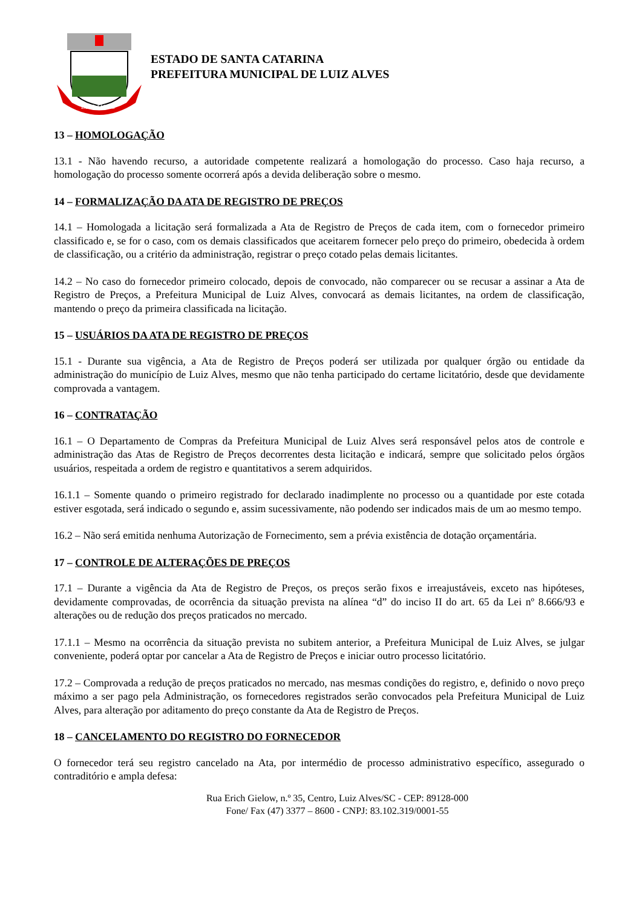LUIZ ALVES
ESTADO DE SANTA CATARINA
PREFEITURA MUNICIPAL DE LUIZ ALVES
13 – HOMOLOGAÇÃO
13.1 - Não havendo recurso, a autoridade competente realizará a homologação do processo. Caso haja recurso, a homologação do processo somente ocorrerá após a devida deliberação sobre o mesmo.
14 – FORMALIZAÇÃO DA ATA DE REGISTRO DE PREÇOS
14.1 – Homologada a licitação será formalizada a Ata de Registro de Preços de cada item, com o fornecedor primeiro classificado e, se for o caso, com os demais classificados que aceitarem fornecer pelo preço do primeiro, obedecida à ordem de classificação, ou a critério da administração, registrar o preço cotado pelas demais licitantes.
14.2 – No caso do fornecedor primeiro colocado, depois de convocado, não comparecer ou se recusar a assinar a Ata de Registro de Preços, a Prefeitura Municipal de Luiz Alves, convocará as demais licitantes, na ordem de classificação, mantendo o preço da primeira classificada na licitação.
15 – USUÁRIOS DA ATA DE REGISTRO DE PREÇOS
15.1 - Durante sua vigência, a Ata de Registro de Preços poderá ser utilizada por qualquer órgão ou entidade da administração do município de Luiz Alves, mesmo que não tenha participado do certame licitatório, desde que devidamente comprovada a vantagem.
16 – CONTRATAÇÃO
16.1 – O Departamento de Compras da Prefeitura Municipal de Luiz Alves será responsável pelos atos de controle e administração das Atas de Registro de Preços decorrentes desta licitação e indicará, sempre que solicitado pelos órgãos usuários, respeitada a ordem de registro e quantitativos a serem adquiridos.
16.1.1 – Somente quando o primeiro registrado for declarado inadimplente no processo ou a quantidade por este cotada estiver esgotada, será indicado o segundo e, assim sucessivamente, não podendo ser indicados mais de um ao mesmo tempo.
16.2 – Não será emitida nenhuma Autorização de Fornecimento, sem a prévia existência de dotação orçamentária.
17 – CONTROLE DE ALTERAÇÕES DE PREÇOS
17.1 – Durante a vigência da Ata de Registro de Preços, os preços serão fixos e irreajustáveis, exceto nas hipóteses, devidamente comprovadas, de ocorrência da situação prevista na alínea “d” do inciso II do art. 65 da Lei nº 8.666/93 e alterações ou de redução dos preços praticados no mercado.
17.1.1 – Mesmo na ocorrência da situação prevista no subitem anterior, a Prefeitura Municipal de Luiz Alves, se julgar conveniente, poderá optar por cancelar a Ata de Registro de Preços e iniciar outro processo licitatório.
17.2 – Comprovada a redução de preços praticados no mercado, nas mesmas condições do registro, e, definido o novo preço máximo a ser pago pela Administração, os fornecedores registrados serão convocados pela Prefeitura Municipal de Luiz Alves, para alteração por aditamento do preço constante da Ata de Registro de Preços.
18 – CANCELAMENTO DO REGISTRO DO FORNECEDOR
O fornecedor terá seu registro cancelado na Ata, por intermédio de processo administrativo específico, assegurado o contraditório e ampla defesa:
Rua Erich Gielow, n.º 35, Centro, Luiz Alves/SC - CEP: 89128-000
Fone/ Fax (47) 3377 – 8600 - CNPJ: 83.102.319/0001-55